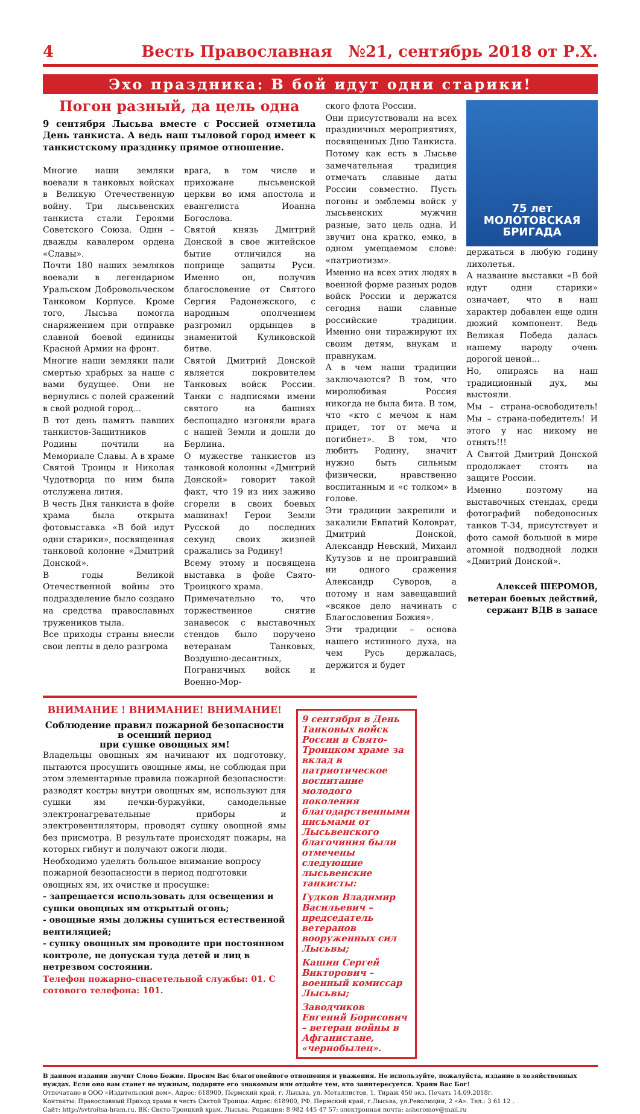4 Весть Православная №21, сентябрь 2018 от Р.Х.
Эхо праздника: В бой идут одни старики!
Погон разный, да цель одна
9 сентября Лысьва вместе с Россией отметила День танкиста. А ведь наш тыловой город имеет к танкистскому празднику прямое отношение.
Многие наши земляки воевали в танковых войсках в Великую Отечественную войну. Три лысьвенских танкиста стали Героями Советского Союза. Один – дважды кавалером ордена «Славы».
Почти 180 наших земляков воевали в легендарном Уральском Добровольческом Танковом Корпусе. Кроме того, Лысьва помогла снаряжением при отправке славной боевой единицы Красной Армии на фронт.
Многие наши земляки пали смертью храбрых за наше с вами будущее. Они не вернулись с полей сражений в свой родной город...
В тот день память павших танкистов-Защитников Родины почтили на Мемориале Славы. А в храме Святой Троицы и Николая Чудотворца по ним была отслужена лития.
В честь Дня танкиста в фойе храма была открыта фотовыставка «В бой идут одни старики», посвященная танковой колонне «Дмитрий Донской».
В годы Великой Отечественной войны это подразделение было создано на средства православных тружеников тыла.
Все приходы страны внесли свои лепты в дело разгрома
врага, в том числе и прихожане лысьвенской церкви во имя апостола и евангелиста Иоанна Богослова.
Святой князь Дмитрий Донской в свое житейское бытие отличился на поприще защиты Руси. Именно он, получив благословение от Святого Сергия Радонежского, с народным ополчением разгромил ордынцев в знаменитой Куликовской битве.
Святой Дмитрий Донской является покровителем Танковых войск России. Танки с надписями имени святого на башнях беспощадно изгоняли врага с нашей Земли и дошли до Берлина.
О мужестве танкистов из танковой колонны «Дмитрий Донской» говорит такой факт, что 19 из них заживо сгорели в своих боевых машинах! Герои Земли Русской до последних секунд своих жизней сражались за Родину!
Всему этому и посвящена выставка в фойе Свято-Троицкого храма.
Примечательно то, что торжественное снятие занавесок с выставочных стендов было поручено ветеранам Танковых, Воздушно-десантных, Пограничных войск и Военно-Мор-
ского флота России.
Они присутствовали на всех праздничных мероприятиях, посвященных Дню Танкиста. Потому как есть в Лысьве замечательная традиция отмечать славные даты России совместно. Пусть погоны и эмблемы войск у лысьвенских мужчин разные, зато цель одна. И звучит она кратко, емко, в одном умещаемом слове: «патриотизм».
Именно на всех этих людях в военной форме разных родов войск России и держатся сегодня наши славные российские традиции. Именно они тиражируют их своим детям, внукам и правнукам.
А в чем наши традиции заключаются? В том, что миролюбивая Россия никогда не была бита. В том, что «кто с мечом к нам придет, тот от меча и погибнет». В том, что любить Родину, значит нужно быть сильным физически, нравственно воспитанным и «с толком» в голове.
Эти традиции закрепили и закалили Евпатий Коловрат, Дмитрий Донской, Александр Невский, Михаил Кутузов и не проигравший ни одного сражения Александр Суворов, а потому и нам завещавший «всякое дело начинать с Благословения Божия».
Эти традиции – основа нашего истинного духа, на чем Русь держалась, держится и будет
75 лет
МОЛОТОВСКАЯ
БРИГАДА
держаться в любую годину лихолетья.
А название выставки «В бой идут одни старики» означает, что в наш характер добавлен еще один дюжий компонент. Ведь Великая Победа далась нашему народу очень дорогой ценой...
Но, опираясь на наш традиционный дух, мы выстояли.
Мы – страна-освободитель! Мы – страна-победитель! И этого у нас никому не отнять!!!
А Святой Дмитрий Донской продолжает стоять на защите России.
Именно поэтому на выставочных стендах, среди фотографий победоносных танков Т-34, присутствует и фото самой большой в мире атомной подводной лодки «Дмитрий Донской».
Алексей ШЕРОМОВ,
ветеран боевых действий,
сержант ВДВ в запасе
ВНИМАНИЕ ! ВНИМАНИЕ! ВНИМАНИЕ!
Соблюдение правил пожарной безопасности в осенний период
при сушке овощных ям!
Владельцы овощных ям начинают их подготовку, пытаются просушить овощные ямы, не соблюдая при этом элементарные правила пожарной безопасности: разводят костры внутри овощных ям, используют для сушки ям печки-буржуйки, самодельные электронагревательные приборы и электровентиляторы, проводят сушку овощной ямы без присмотра. В результате происходят пожары, на которых гибнут и получают ожоги люди.
Необходимо уделять большое внимание вопросу пожарной безопасности в период подготовки овощных ям, их очистке и просушке:
- запрещается использовать для освещения и сушки овощных ям открытый огонь;
- овощные ямы должны сушиться естественной вентиляцией;
- сушку овощных ям проводите при постоянном контроле, не допуская туда детей и лиц в нетрезвом состоянии.
Телефон пожарно-спасетельной службы: 01. С сотового телефона: 101.
9 сентября в День Танковых войск России в Свято-Троицком храме за вклад в патриотическое воспитание молодого поколения благодарственными письмами от Лысьвенского благочиния были отмечены следующие лысьвенские танкисты:
Гудков Владимир Васильевич – председатель ветеранов вооруженных сил Лысьвы;
Кашин Сергей Викторович – военный комиссар Лысьвы;
Заводчиков Евгений Борисович – ветеран войны в Афганистане, «чернобылец».
В данном издании звучит Слово Божие. Просим Вас благоговейного отношения и уважения. Не используйте, пожалуйста, издание в хозяйственных нуждах. Если оно вам станет не нужным, подарите его знакомым или отдайте тем, кто заинтересуется. Храни Вас Бог!
Отпечатано в ООО «Издательский дом», Адрес: 618900, Пермский край, г. Лысьва, ул. Металлистов, 1. Тираж 450 экз. Печать 14.09.2018г.
Контакты: Православный Приход храма в честь Святой Троицы. Адрес: 618900, РФ, Пермский край, г.Лысьва, ул.Революции, 2 «А». Тел.: 3 61 12 .
Сайт: http://svtroitsa-hram.ru. ВК: Свято-Троицкий храм. Лысьва. Редакция: 8 982 445 47 57; электронная почта: asheromov@mail.ru